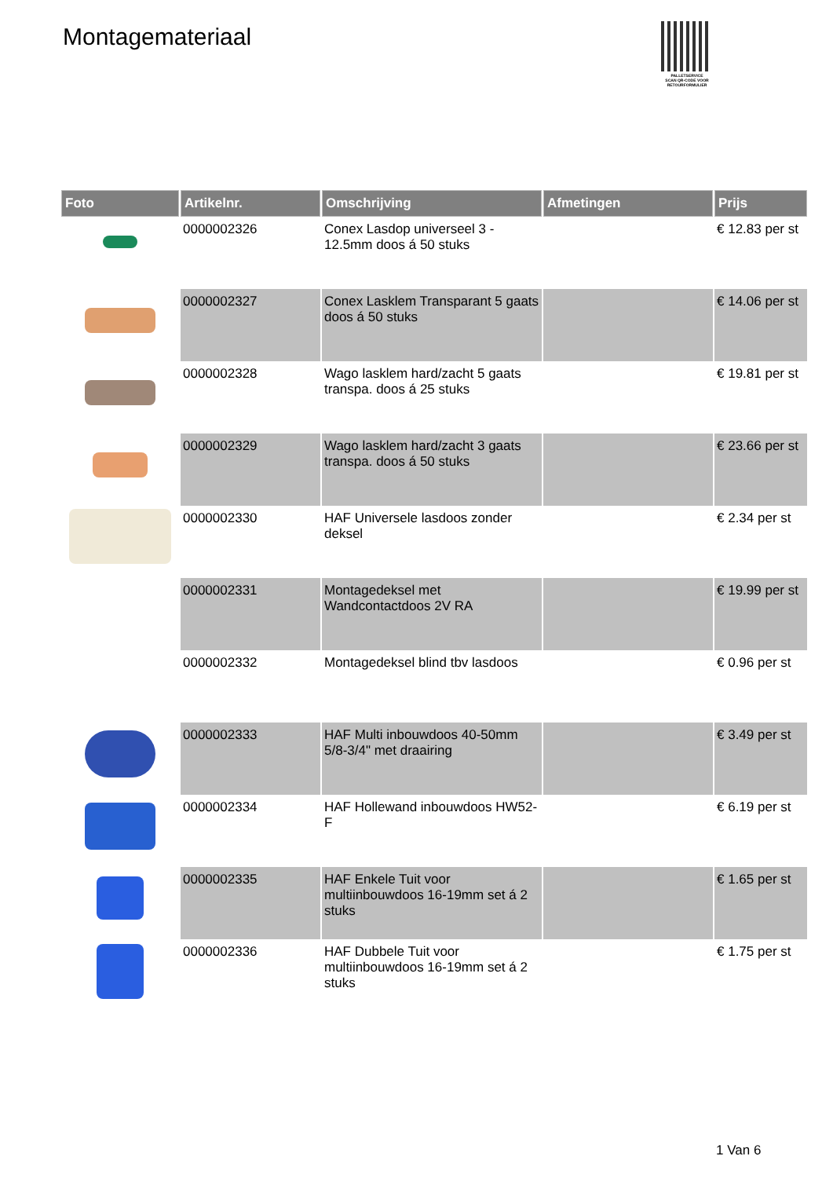Montagemateriaal
PALLETSERVICE
SCAN QR-CODE VOOR RETOURFORMULIER
| Foto | Artikelnr. | Omschrijving | Afmetingen | Prijs |
| --- | --- | --- | --- | --- |
| | 0000002326 | Conex Lasdop universeel 3 - 12.5mm doos á 50 stuks | | € 12.83 per st |
| | 0000002327 | Conex Lasklem Transparant 5 gaats doos á 50 stuks | | € 14.06 per st |
| | 0000002328 | Wago lasklem hard/zacht 5 gaats transpa. doos á 25 stuks | | € 19.81 per st |
| | 0000002329 | Wago lasklem hard/zacht 3 gaats transpa. doos á 50 stuks | | € 23.66 per st |
| | 0000002330 | HAF Universele lasdoos zonder deksel | | € 2.34 per st |
| | 0000002331 | Montagedeksel met Wandcontactdoos 2V RA | | € 19.99 per st |
| | 0000002332 | Montagedeksel blind tbv lasdoos | | € 0.96 per st |
| | 0000002333 | HAF Multi inbouwdoos 40-50mm 5/8-3/4" met draairing | | € 3.49 per st |
| | 0000002334 | HAF Hollewand inbouwdoos HW52-F | | € 6.19 per st |
| | 0000002335 | HAF Enkele Tuit voor multiinbouwdoos 16-19mm set á 2 stuks | | € 1.65 per st |
| | 0000002336 | HAF Dubbele Tuit voor multiinbouwdoos 16-19mm set á 2 stuks | | € 1.75 per st |
1 Van 6